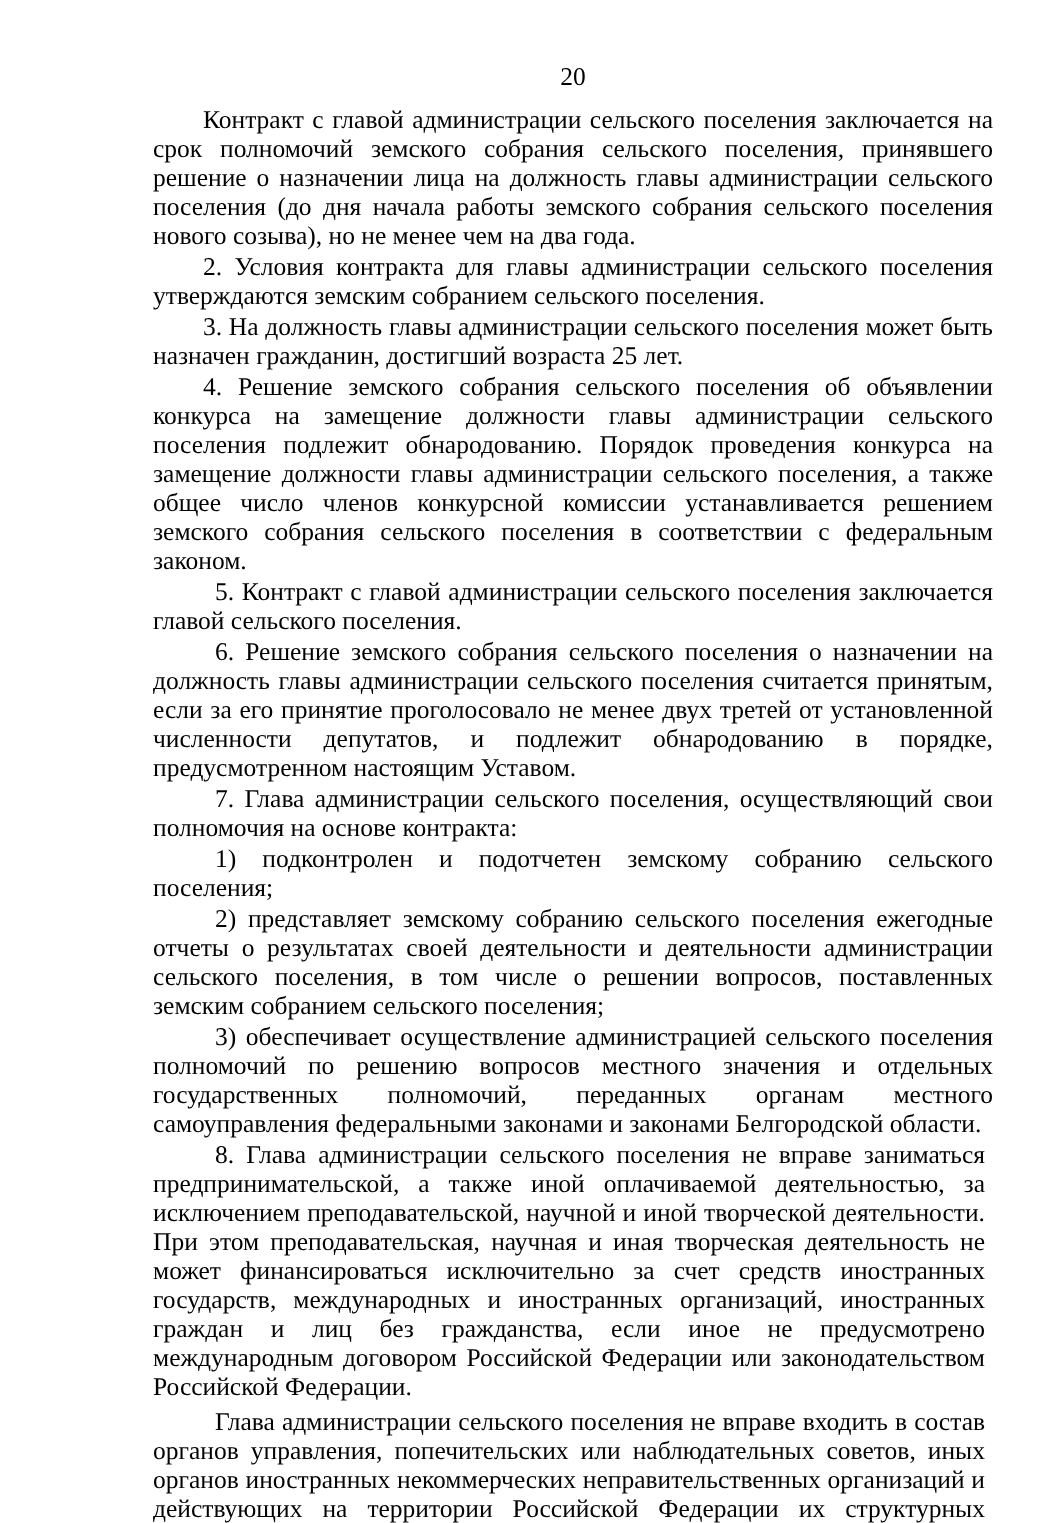20
Контракт с главой администрации сельского поселения заключается на срок полномочий земского собрания сельского поселения, принявшего решение о назначении лица на должность главы администрации сельского поселения (до дня начала работы земского собрания сельского поселения нового созыва), но не менее чем на два года.
2. Условия контракта для главы администрации сельского поселения утверждаются земским собранием сельского поселения.
3. На должность главы администрации сельского поселения может быть назначен гражданин, достигший возраста 25 лет.
4. Решение земского собрания сельского поселения об объявлении конкурса на замещение должности главы администрации сельского поселения подлежит обнародованию. Порядок проведения конкурса на замещение должности главы администрации сельского поселения, а также общее число членов конкурсной комиссии устанавливается решением земского собрания сельского поселения в соответствии с федеральным законом.
5. Контракт с главой администрации сельского поселения заключается главой сельского поселения.
6. Решение земского собрания сельского поселения о назначении на должность главы администрации сельского поселения считается принятым, если за его принятие проголосовало не менее двух третей от установленной численности депутатов, и подлежит обнародованию в порядке, предусмотренном настоящим Уставом.
7. Глава администрации сельского поселения, осуществляющий свои полномочия на основе контракта:
1) подконтролен и подотчетен земскому собранию сельского поселения;
2) представляет земскому собранию сельского поселения ежегодные отчеты о результатах своей деятельности и деятельности администрации сельского поселения, в том числе о решении вопросов, поставленных земским собранием сельского поселения;
3) обеспечивает осуществление администрацией сельского поселения полномочий по решению вопросов местного значения и отдельных государственных полномочий, переданных органам местного самоуправления федеральными законами и законами Белгородской области.
8. Глава администрации сельского поселения не вправе заниматься предпринимательской, а также иной оплачиваемой деятельностью, за исключением преподавательской, научной и иной творческой деятельности. При этом преподавательская, научная и иная творческая деятельность не может финансироваться исключительно за счет средств иностранных государств, международных и иностранных организаций, иностранных граждан и лиц без гражданства, если иное не предусмотрено международным договором Российской Федерации или законодательством Российской Федерации.
Глава администрации сельского поселения не вправе входить в состав органов управления, попечительских или наблюдательных советов, иных органов иностранных некоммерческих неправительственных организаций и действующих на территории Российской Федерации их структурных